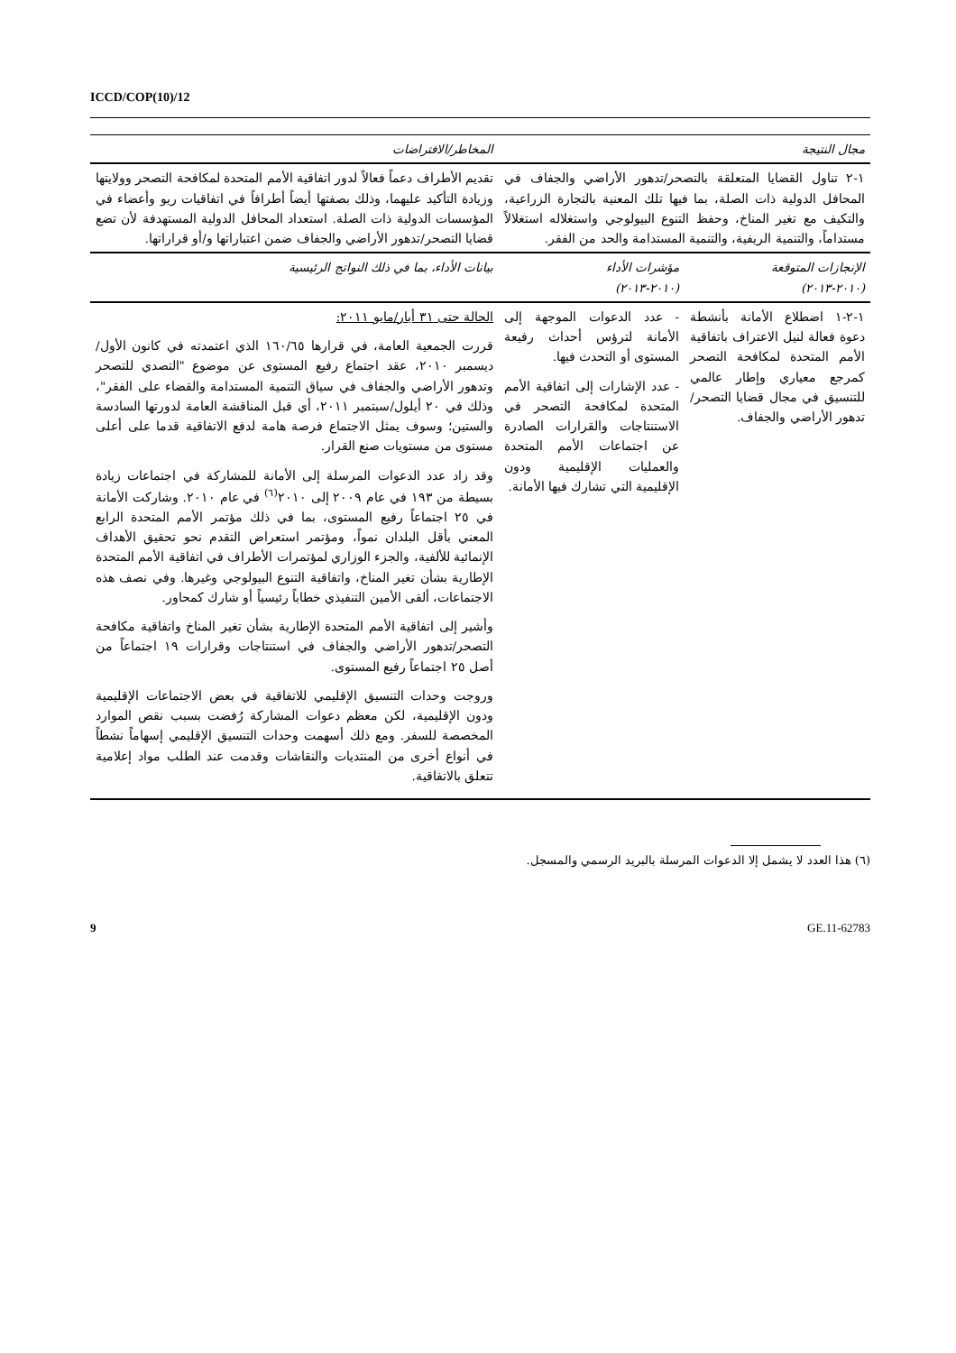ICCD/COP(10)/12
| مجال النتيجة | | المخاطر/الافتراضات |
| --- | --- | --- |
| ١-٢ تناول القضايا المتعلقة بالتصحر/تدهور الأراضي والجفاف في المحافل الدولية ذات الصلة، بما فيها تلك المعنية بالتجارة الزراعية، والتكيف مع تغير المناخ، وحفظ التنوع البيولوجي واستغلاله استغلالاً مستداماً، والتنمية الريفية، والتنمية المستدامة والحد من الفقر. | | تقديم الأطراف دعماً فعالاً لدور اتفاقية الأمم المتحدة لمكافحة التصحر وولايتها وزيادة التأكيد عليهما، وذلك بصفتها أيضاً أطرافاً في اتفاقيات ريو وأعضاء في المؤسسات الدولية ذات الصلة. استعداد المحافل الدولية المستهدفة لأن تضع قضايا التصحر/تدهور الأراضي والجفاف ضمن اعتباراتها و/أو قراراتها. |
| الإنجازات المتوقعة (٢٠١٠-٢٠١٣) | مؤشرات الأداء (٢٠١٠-٢٠١٣) | بيانات الأداء، بما في ذلك النواتج الرئيسية |
| ١-٢-١ اضطلاع الأمانة بأنشطة دعوة فعالة لنيل الاعتراف باتفاقية الأمم المتحدة لمكافحة التصحر كمرجع معياري وإطار عالمي للتنسيق في مجال قضايا التصحر/تدهور الأراضي والجفاف. | - عدد الدعوات الموجهة إلى الأمانة لترؤس أحداث رفيعة المستوى أو التحدث فيها. - عدد الإشارات إلى اتفاقية الأمم المتحدة لمكافحة التصحر في الاستنتاجات والقرارات الصادرة عن اجتماعات الأمم المتحدة والعمليات الإقليمية ودون الإقليمية التي تشارك فيها الأمانة. | الحالة حتى ٣١ أيار/مايو ٢٠١١: قررت الجمعية العامة، في قرارها ١٦٠/٦٥ الذي اعتمدته في كانون الأول/ديسمبر ٢٠١٠، عقد اجتماع رفيع المستوى عن موضوع "التصدي للتصحر وتدهور الأراضي والجفاف في سياق التنمية المستدامة والقضاء على الفقر"، وذلك في ٢٠ أيلول/سبتمبر ٢٠١١، أي قبل المناقشة العامة لدورتها السادسة والستين؛ وسوف يمثل الاجتماع فرصة هامة لدفع الاتفاقية قدما على أعلى مستوى من مستويات صنع القرار. وقد زاد عدد الدعوات المرسلة إلى الأمانة للمشاركة في اجتماعات زيادة بسيطة من ١٩٣ في عام ٢٠٠٩ إلى ٢٠١٠<sup>(٦)</sup> في عام ٢٠١٠. وشاركت الأمانة في ٢٥ اجتماعاً رفيع المستوى، بما في ذلك مؤتمر الأمم المتحدة الرابع المعني بأقل البلدان نمواً، ومؤتمر استعراض التقدم نحو تحقيق الأهداف الإنمائية للألفية، والجزء الوزاري لمؤتمرات الأطراف في اتفاقية الأمم المتحدة الإطارية بشأن تغير المناخ، واتفاقية التنوع البيولوجي وغيرها. وفي نصف هذه الاجتماعات، ألقى الأمين التنفيذي خطاباً رئيسياً أو شارك كمحاور. وأشير إلى اتفاقية الأمم المتحدة الإطارية بشأن تغير المناخ واتفاقية مكافحة التصحر/تدهور الأراضي والجفاف في استنتاجات وقرارات ١٩ اجتماعاً من أصل ٢٥ اجتماعاً رفيع المستوى. وروجت وحدات التنسيق الإقليمي للاتفاقية في بعض الاجتماعات الإقليمية ودون الإقليمية، لكن معظم دعوات المشاركة رُفضت بسبب نقص الموارد المخصصة للسفر. ومع ذلك أسهمت وحدات التنسيق الإقليمي إسهاماً نشطاً في أنواع أخرى من المنتديات والنقاشات وقدمت عند الطلب مواد إعلامية تتعلق بالاتفاقية. |
(٦) هذا العدد لا يشمل إلا الدعوات المرسلة بالبريد الرسمي والمسجل.
9 GE.11-62783